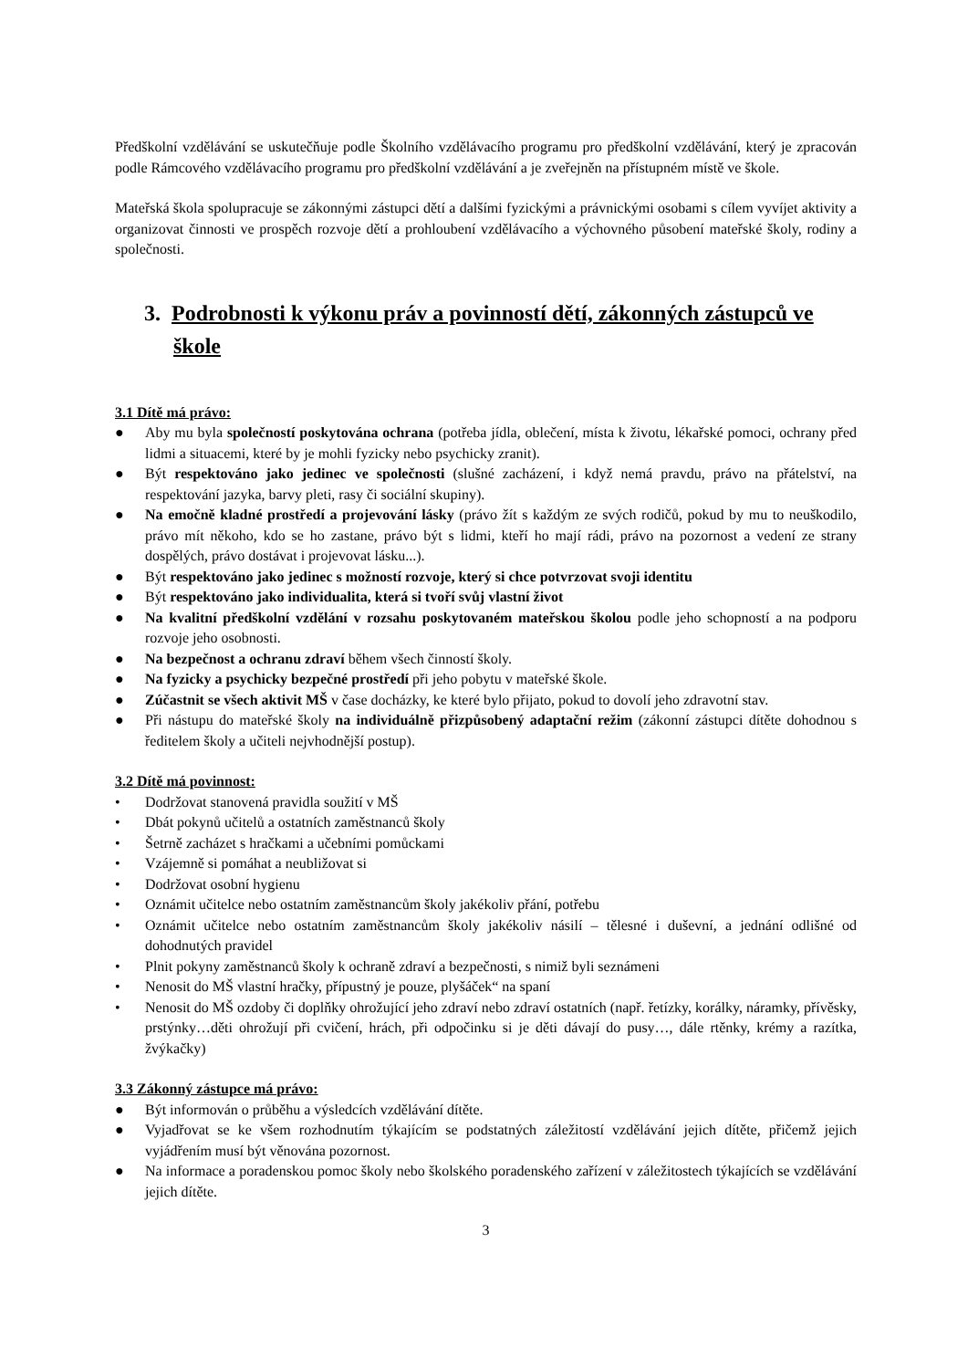Předškolní vzdělávání se uskutečňuje podle Školního vzdělávacího programu pro předškolní vzdělávání, který je zpracován podle Rámcového vzdělávacího programu pro předškolní vzdělávání a je zveřejněn na přístupném místě ve škole.
Mateřská škola spolupracuje se zákonnými zástupci dětí a dalšími fyzickými a právnickými osobami s cílem vyvíjet aktivity a organizovat činnosti ve prospěch rozvoje dětí a prohloubení vzdělávacího a výchovného působení mateřské školy, rodiny a společnosti.
3. Podrobnosti k výkonu práv a povinností dětí, zákonných zástupců ve škole
3.1 Dítě má právo:
● Aby mu byla společností poskytována ochrana (potřeba jídla, oblečení, místa k životu, lékařské pomoci, ochrany před lidmi a situacemi, které by je mohli fyzicky nebo psychicky zranit).
● Být respektováno jako jedinec ve společnosti (slušné zacházení, i když nemá pravdu, právo na přátelství, na respektování jazyka, barvy pleti, rasy či sociální skupiny).
● Na emočně kladné prostředí a projevování lásky (právo žít s každým ze svých rodičů, pokud by mu to neuškodilo, právo mít někoho, kdo se ho zastane, právo být s lidmi, kteří ho mají rádi, právo na pozornost a vedení ze strany dospělých, právo dostávat i projevovat lásku...).
● Být respektováno jako jedinec s možností rozvoje, který si chce potvrzovat svoji identitu
● Být respektováno jako individualita, která si tvoří svůj vlastní život
● Na kvalitní předškolní vzdělání v rozsahu poskytovaném mateřskou školou podle jeho schopností a na podporu rozvoje jeho osobnosti.
● Na bezpečnost a ochranu zdraví během všech činností školy.
● Na fyzicky a psychicky bezpečné prostředí při jeho pobytu v mateřské škole.
● Zúčastnit se všech aktivit MŠ v čase docházky, ke které bylo přijato, pokud to dovolí jeho zdravotní stav.
● Při nástupu do mateřské školy na individuálně přizpůsobený adaptační režim (zákonní zástupci dítěte dohodnou s ředitelem školy a učiteli nejvhodnější postup).
3.2 Dítě má povinnost:
• Dodržovat stanovená pravidla soužití v MŠ
• Dbát pokynů učitelů a ostatních zaměstnanců školy
• Šetrně zacházet s hračkami a učebními pomůckami
• Vzájemně si pomáhat a neubližovat si
• Dodržovat osobní hygienu
• Oznámit učitelce nebo ostatním zaměstnancům školy jakékoliv přání, potřebu
• Oznámit učitelce nebo ostatním zaměstnancům školy jakékoliv násilí – tělesné i duševní, a jednání odlišné od dohodnutých pravidel
• Plnit pokyny zaměstnanců školy k ochraně zdraví a bezpečnosti, s nimiž byli seznámeni
• Nenosit do MŠ vlastní hračky, přípustný je pouze, plyšáček“ na spaní
• Nenosit do MŠ ozdoby či doplňky ohrožující jeho zdraví nebo zdraví ostatních (např. řetízky, korálky, náramky, přívěsky, prstýnky…děti ohrožují při cvičení, hrách, při odpočinku si je děti dávají do pusy…, dále rtěnky, krémy a razítka, žvýkačky)
3.3 Zákonný zástupce má právo:
● Být informován o průběhu a výsledcích vzdělávání dítěte.
● Vyjadřovat se ke všem rozhodnutím týkajícím se podstatných záležitostí vzdělávání jejich dítěte, přičemž jejich vyjádřením musí být věnována pozornost.
● Na informace a poradenskou pomoc školy nebo školského poradenského zařízení v záležitostech týkajících se vzdělávání jejich dítěte.
3